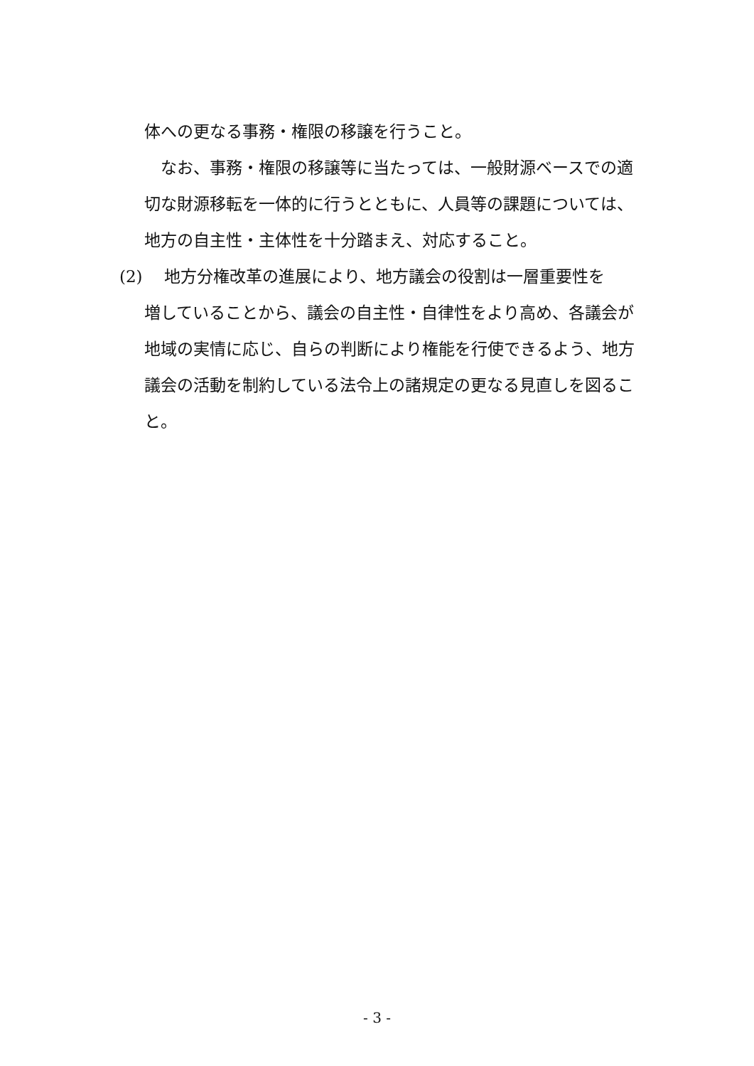体への更なる事務・権限の移譲を行うこと。
　なお、事務・権限の移譲等に当たっては、一般財源ベースでの適切な財源移転を一体的に行うとともに、人員等の課題については、地方の自主性・主体性を十分踏まえ、対応すること。
(2) 地方分権改革の進展により、地方議会の役割は一層重要性を
増していることから、議会の自主性・自律性をより高め、各議会が地域の実情に応じ、自らの判断により権能を行使できるよう、地方議会の活動を制約している法令上の諸規定の更なる見直しを図ること。
- 3 -